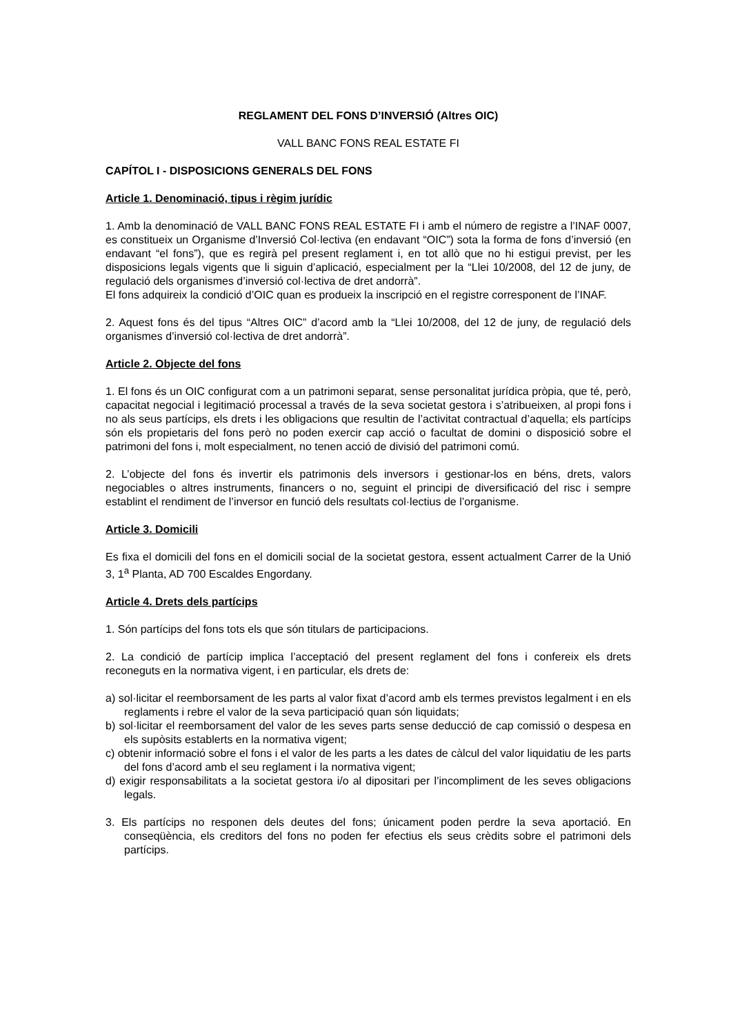REGLAMENT DEL FONS D’INVERSIÓ (Altres OIC)
VALL BANC FONS REAL ESTATE FI
CAPÍTOL I - DISPOSICIONS GENERALS DEL FONS
Article 1. Denominació, tipus i règim jurídic
1. Amb la denominació de VALL BANC FONS REAL ESTATE FI i amb el número de registre a l’INAF 0007, es constitueix un Organisme d’Inversió Col·lectiva (en endavant “OIC”) sota la forma de fons d’inversió (en endavant “el fons”), que es regirà pel present reglament i, en tot allò que no hi estigui previst, per les disposicions legals vigents que li siguin d’aplicació, especialment per la “Llei 10/2008, del 12 de juny, de regulació dels organismes d’inversió col·lectiva de dret andorrà”.
El fons adquireix la condició d’OIC quan es produeix la inscripció en el registre corresponent de l’INAF.
2. Aquest fons és del tipus “Altres OIC” d’acord amb la “Llei 10/2008, del 12 de juny, de regulació dels organismes d’inversió col·lectiva de dret andorrà”.
Article 2. Objecte del fons
1. El fons és un OIC configurat com a un patrimoni separat, sense personalitat jurídica pròpia, que té, però, capacitat negocial i legitimació processal a través de la seva societat gestora i s’atribueixen, al propi fons i no als seus partícips, els drets i les obligacions que resultin de l’activitat contractual d’aquella; els partícips són els propietaris del fons però no poden exercir cap acció o facultat de domini o disposició sobre el patrimoni del fons i, molt especialment, no tenen acció de divisió del patrimoni comú.
2. L’objecte del fons és invertir els patrimonis dels inversors i gestionar-los en béns, drets, valors negociables o altres instruments, financers o no, seguint el principi de diversificació del risc i sempre establint el rendiment de l’inversor en funció dels resultats col·lectius de l’organisme.
Article 3. Domicili
Es fixa el domicili del fons en el domicili social de la societat gestora, essent actualment Carrer de la Unió 3, 1<sup>a</sup> Planta, AD 700 Escaldes Engordany.
Article 4. Drets dels partícips
1. Són partícips del fons tots els que són titulars de participacions.
2. La condició de partícip implica l’acceptació del present reglament del fons i confereix els drets reconeguts en la normativa vigent, i en particular, els drets de:
a) sol·licitar el reemborsament de les parts al valor fixat d’acord amb els termes previstos legalment i en els reglaments i rebre el valor de la seva participació quan són liquidats;
b) sol·licitar el reemborsament del valor de les seves parts sense deducció de cap comissió o despesa en els supòsits establerts en la normativa vigent;
c) obtenir informació sobre el fons i el valor de les parts a les dates de càlcul del valor liquidatiu de les parts del fons d’acord amb el seu reglament i la normativa vigent;
d) exigir responsabilitats a la societat gestora i/o al dipositari per l’incompliment de les seves obligacions legals.
3. Els partícips no responen dels deutes del fons; únicament poden perdre la seva aportació. En conseqüència, els creditors del fons no poden fer efectius els seus crèdits sobre el patrimoni dels partícips.